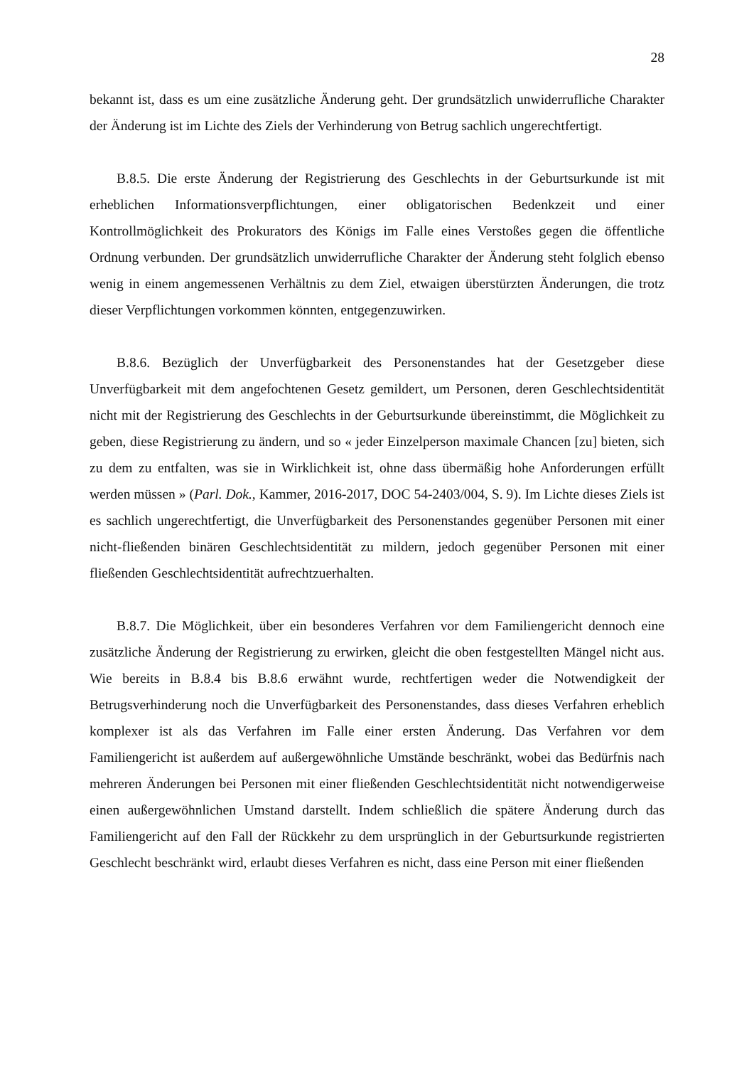28
bekannt ist, dass es um eine zusätzliche Änderung geht. Der grundsätzlich unwiderrufliche Charakter der Änderung ist im Lichte des Ziels der Verhinderung von Betrug sachlich ungerechtfertigt.
B.8.5. Die erste Änderung der Registrierung des Geschlechts in der Geburtsurkunde ist mit erheblichen Informationsverpflichtungen, einer obligatorischen Bedenkzeit und einer Kontrollmöglichkeit des Prokurators des Königs im Falle eines Verstoßes gegen die öffentliche Ordnung verbunden. Der grundsätzlich unwiderrufliche Charakter der Änderung steht folglich ebenso wenig in einem angemessenen Verhältnis zu dem Ziel, etwaigen überstürzten Änderungen, die trotz dieser Verpflichtungen vorkommen könnten, entgegenzuwirken.
B.8.6. Bezüglich der Unverfügbarkeit des Personenstandes hat der Gesetzgeber diese Unverfügbarkeit mit dem angefochtenen Gesetz gemildert, um Personen, deren Geschlechtsidentität nicht mit der Registrierung des Geschlechts in der Geburtsurkunde übereinstimmt, die Möglichkeit zu geben, diese Registrierung zu ändern, und so « jeder Einzelperson maximale Chancen [zu] bieten, sich zu dem zu entfalten, was sie in Wirklichkeit ist, ohne dass übermäßig hohe Anforderungen erfüllt werden müssen » (Parl. Dok., Kammer, 2016-2017, DOC 54-2403/004, S. 9). Im Lichte dieses Ziels ist es sachlich ungerechtfertigt, die Unverfügbarkeit des Personenstandes gegenüber Personen mit einer nicht-fließenden binären Geschlechtsidentität zu mildern, jedoch gegenüber Personen mit einer fließenden Geschlechtsidentität aufrechtzuerhalten.
B.8.7. Die Möglichkeit, über ein besonderes Verfahren vor dem Familiengericht dennoch eine zusätzliche Änderung der Registrierung zu erwirken, gleicht die oben festgestellten Mängel nicht aus. Wie bereits in B.8.4 bis B.8.6 erwähnt wurde, rechtfertigen weder die Notwendigkeit der Betrugsverhinderung noch die Unverfügbarkeit des Personenstandes, dass dieses Verfahren erheblich komplexer ist als das Verfahren im Falle einer ersten Änderung. Das Verfahren vor dem Familiengericht ist außerdem auf außergewöhnliche Umstände beschränkt, wobei das Bedürfnis nach mehreren Änderungen bei Personen mit einer fließenden Geschlechtsidentität nicht notwendigerweise einen außergewöhnlichen Umstand darstellt. Indem schließlich die spätere Änderung durch das Familiengericht auf den Fall der Rückkehr zu dem ursprünglich in der Geburtsurkunde registrierten Geschlecht beschränkt wird, erlaubt dieses Verfahren es nicht, dass eine Person mit einer fließenden